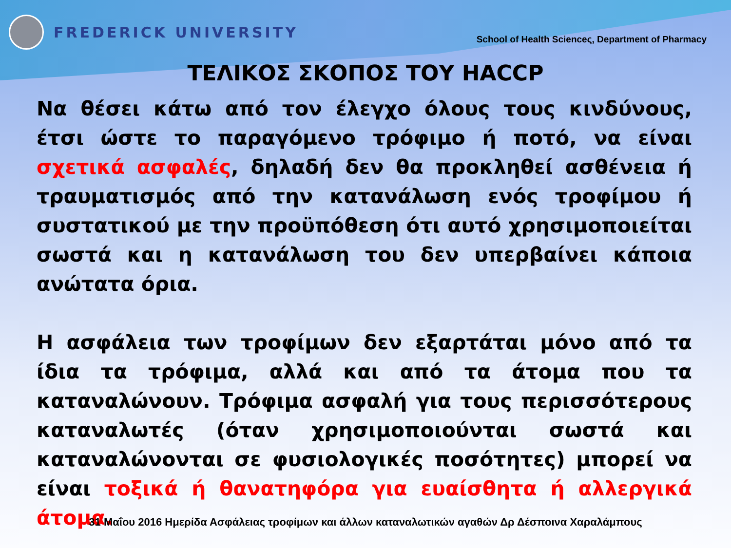FREDERICK UNIVERSITY
School of Health Scienceς, Department of Pharmacy
ΤΕΛΙΚΟΣ ΣΚΟΠΟΣ ΤΟΥ HACCP
Να θέσει κάτω από τον έλεγχο όλους τους κινδύνους, έτσι ώστε το παραγόμενο τρόφιμο ή ποτό, να είναι σχετικά ασφαλές, δηλαδή δεν θα προκληθεί ασθένεια ή τραυματισμός από την κατανάλωση ενός τροφίμου ή συστατικού με την προϋπόθεση ότι αυτό χρησιμοποιείται σωστά και η κατανάλωση του δεν υπερβαίνει κάποια ανώτατα όρια.
Η ασφάλεια των τροφίμων δεν εξαρτάται μόνο από τα ίδια τα τρόφιμα, αλλά και από τα άτομα που τα καταναλώνουν. Τρόφιμα ασφαλή για τους περισσότερους καταναλωτές (όταν χρησιμοποιούνται σωστά και καταναλώνονται σε φυσιολογικές ποσότητες) μπορεί να είναι τοξικά ή θανατηφόρα για ευαίσθητα ή αλλεργικά άτομα.
31 Μαΐου 2016 Ημερίδα Ασφάλειας τροφίμων και άλλων καταναλωτικών αγαθών Δρ Δέσποινα Χαραλάμπους